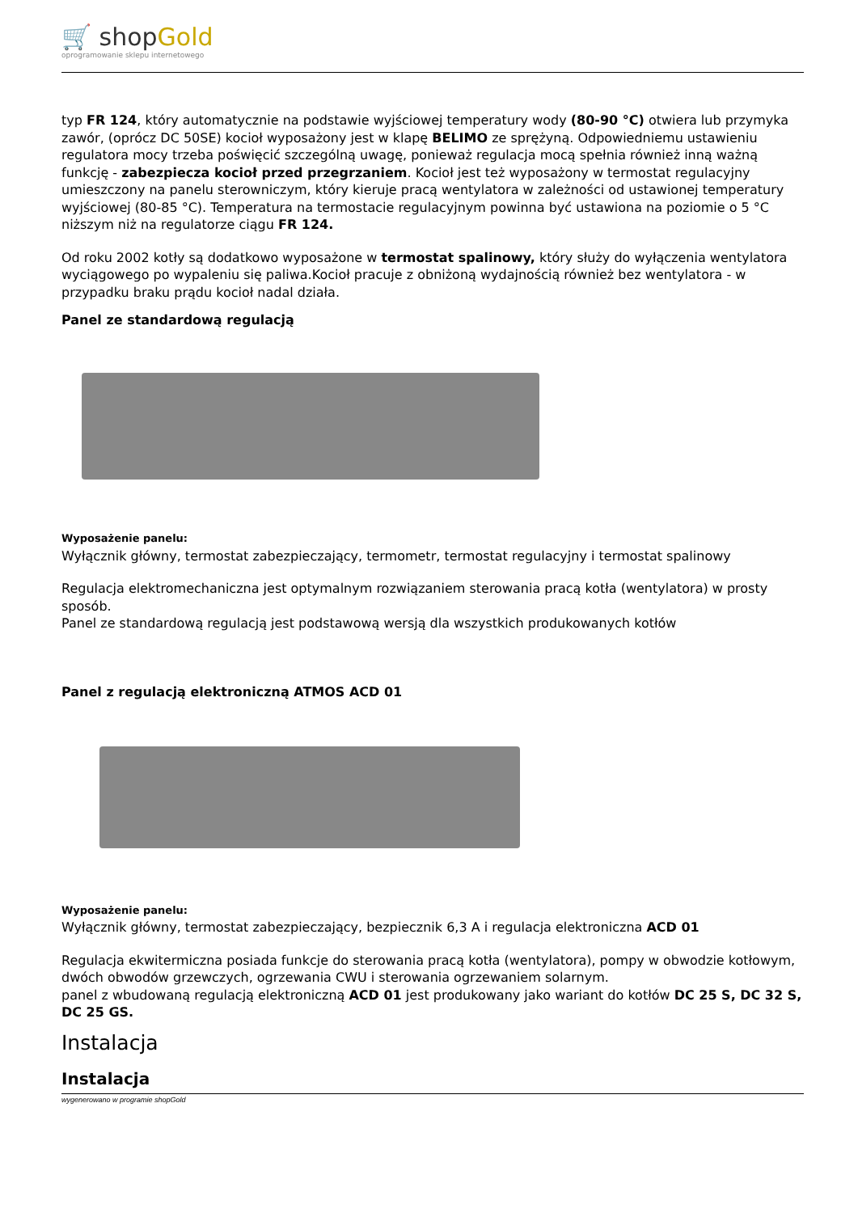🛒 shopGold
oprogramowanie sklepu internetowego
typ FR 124, który automatycznie na podstawie wyjściowej temperatury wody (80-90 °C) otwiera lub przymyka zawór, (oprócz DC 50SE) kocioł wyposażony jest w klapę BELIMO ze sprężyną. Odpowiedniemu ustawieniu regulatora mocy trzeba poświęcić szczególną uwagę, ponieważ regulacja mocą spełnia również inną ważną funkcję - zabezpiecza kocioł przed przegrzaniem. Kocioł jest też wyposażony w termostat regulacyjny umieszczony na panelu sterowniczym, który kieruje pracą wentylatora w zależności od ustawionej temperatury wyjściowej (80-85 °C). Temperatura na termostacie regulacyjnym powinna być ustawiona na poziomie o 5 °C niższym niż na regulatorze ciągu FR 124.
Od roku 2002 kotły są dodatkowo wyposażone w termostat spalinowy, który służy do wyłączenia wentylatora wyciągowego po wypaleniu się paliwa.Kocioł pracuje z obniżoną wydajnością również bez wentylatora - w przypadku braku prądu kocioł nadal działa.
Panel ze standardową regulacją
Wyposażenie panelu:
Wyłącznik główny, termostat zabezpieczający, termometr, termostat regulacyjny i termostat spalinowy
Regulacja elektromechaniczna jest optymalnym rozwiązaniem sterowania pracą kotła (wentylatora) w prosty sposób.
Panel ze standardową regulacją jest podstawową wersją dla wszystkich produkowanych kotłów
Panel z regulacją elektroniczną ATMOS ACD 01
Wyposażenie panelu:
Wyłącznik główny, termostat zabezpieczający, bezpiecznik 6,3 A i regulacja elektroniczna ACD 01
Regulacja ekwitermiczna posiada funkcje do sterowania pracą kotła (wentylatora), pompy w obwodzie kotłowym, dwóch obwodów grzewczych, ogrzewania CWU i sterowania ogrzewaniem solarnym.
panel z wbudowaną regulacją elektroniczną ACD 01 jest produkowany jako wariant do kotłów DC 25 S, DC 32 S, DC 25 GS.
Instalacja
Instalacja
wygenerowano w programie shopGold